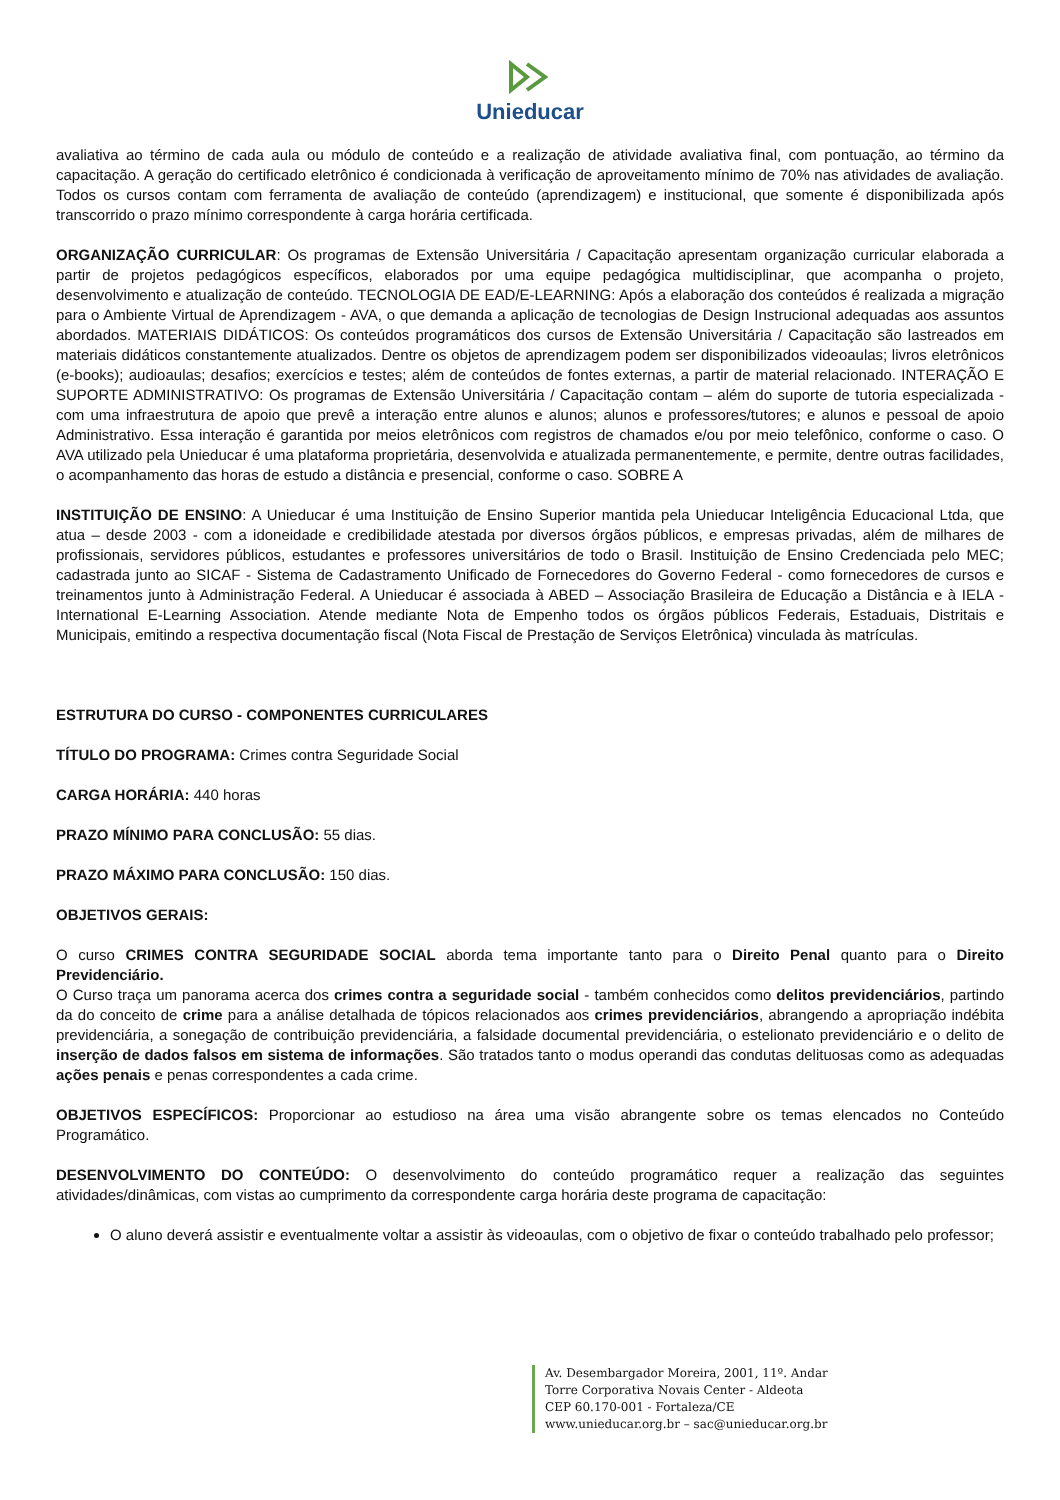Unieducar
avaliativa ao término de cada aula ou módulo de conteúdo e a realização de atividade avaliativa final, com pontuação, ao término da capacitação. A geração do certificado eletrônico é condicionada à verificação de aproveitamento mínimo de 70% nas atividades de avaliação. Todos os cursos contam com ferramenta de avaliação de conteúdo (aprendizagem) e institucional, que somente é disponibilizada após transcorrido o prazo mínimo correspondente à carga horária certificada.
ORGANIZAÇÃO CURRICULAR: Os programas de Extensão Universitária / Capacitação apresentam organização curricular elaborada a partir de projetos pedagógicos específicos, elaborados por uma equipe pedagógica multidisciplinar, que acompanha o projeto, desenvolvimento e atualização de conteúdo. TECNOLOGIA DE EAD/E-LEARNING: Após a elaboração dos conteúdos é realizada a migração para o Ambiente Virtual de Aprendizagem - AVA, o que demanda a aplicação de tecnologias de Design Instrucional adequadas aos assuntos abordados. MATERIAIS DIDÁTICOS: Os conteúdos programáticos dos cursos de Extensão Universitária / Capacitação são lastreados em materiais didáticos constantemente atualizados. Dentre os objetos de aprendizagem podem ser disponibilizados videoaulas; livros eletrônicos (e-books); audioaulas; desafios; exercícios e testes; além de conteúdos de fontes externas, a partir de material relacionado. INTERAÇÃO E SUPORTE ADMINISTRATIVO: Os programas de Extensão Universitária / Capacitação contam – além do suporte de tutoria especializada - com uma infraestrutura de apoio que prevê a interação entre alunos e alunos; alunos e professores/tutores; e alunos e pessoal de apoio Administrativo. Essa interação é garantida por meios eletrônicos com registros de chamados e/ou por meio telefônico, conforme o caso. O AVA utilizado pela Unieducar é uma plataforma proprietária, desenvolvida e atualizada permanentemente, e permite, dentre outras facilidades, o acompanhamento das horas de estudo a distância e presencial, conforme o caso. SOBRE A
INSTITUIÇÃO DE ENSINO: A Unieducar é uma Instituição de Ensino Superior mantida pela Unieducar Inteligência Educacional Ltda, que atua – desde 2003 - com a idoneidade e credibilidade atestada por diversos órgãos públicos, e empresas privadas, além de milhares de profissionais, servidores públicos, estudantes e professores universitários de todo o Brasil. Instituição de Ensino Credenciada pelo MEC; cadastrada junto ao SICAF - Sistema de Cadastramento Unificado de Fornecedores do Governo Federal - como fornecedores de cursos e treinamentos junto à Administração Federal. A Unieducar é associada à ABED – Associação Brasileira de Educação a Distância e à IELA - International E-Learning Association. Atende mediante Nota de Empenho todos os órgãos públicos Federais, Estaduais, Distritais e Municipais, emitindo a respectiva documentação fiscal (Nota Fiscal de Prestação de Serviços Eletrônica) vinculada às matrículas.
ESTRUTURA DO CURSO - COMPONENTES CURRICULARES
TÍTULO DO PROGRAMA: Crimes contra Seguridade Social
CARGA HORÁRIA: 440 horas
PRAZO MÍNIMO PARA CONCLUSÃO: 55 dias.
PRAZO MÁXIMO PARA CONCLUSÃO: 150 dias.
OBJETIVOS GERAIS:
O curso CRIMES CONTRA SEGURIDADE SOCIAL aborda tema importante tanto para o Direito Penal quanto para o Direito Previdenciário.
O Curso traça um panorama acerca dos crimes contra a seguridade social - também conhecidos como delitos previdenciários, partindo da do conceito de crime para a análise detalhada de tópicos relacionados aos crimes previdenciários, abrangendo a apropriação indébita previdenciária, a sonegação de contribuição previdenciária, a falsidade documental previdenciária, o estelionato previdenciário e o delito de inserção de dados falsos em sistema de informações. São tratados tanto o modus operandi das condutas delituosas como as adequadas ações penais e penas correspondentes a cada crime.
OBJETIVOS ESPECÍFICOS: Proporcionar ao estudioso na área uma visão abrangente sobre os temas elencados no Conteúdo Programático.
DESENVOLVIMENTO DO CONTEÚDO: O desenvolvimento do conteúdo programático requer a realização das seguintes atividades/dinâmicas, com vistas ao cumprimento da correspondente carga horária deste programa de capacitação:
O aluno deverá assistir e eventualmente voltar a assistir às videoaulas, com o objetivo de fixar o conteúdo trabalhado pelo professor;
Av. Desembargador Moreira, 2001, 11º. Andar
Torre Corporativa Novais Center - Aldeota
CEP 60.170-001 - Fortaleza/CE
www.unieducar.org.br – sac@unieducar.org.br